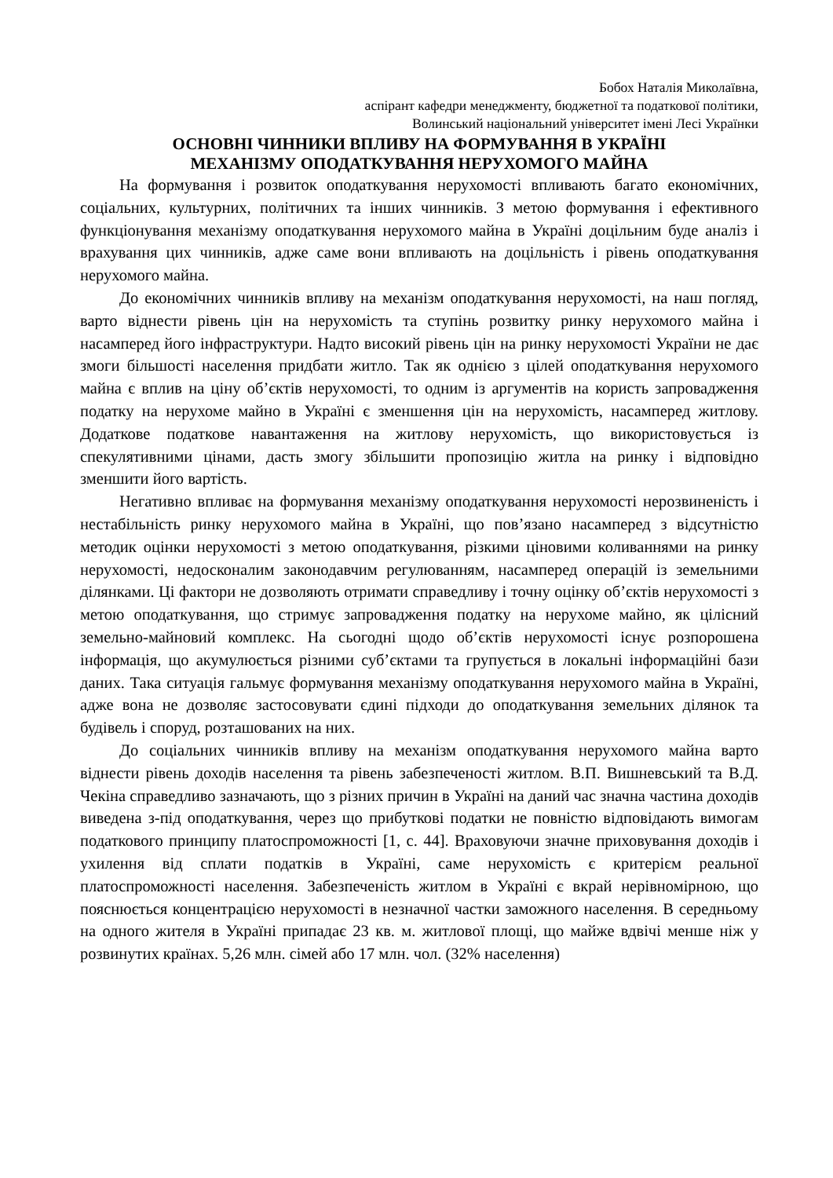Бобох Наталія Миколаївна,
аспірант кафедри менеджменту, бюджетної та податкової політики,
Волинський національний університет імені Лесі Українки
ОСНОВНІ ЧИННИКИ ВПЛИВУ НА ФОРМУВАННЯ В УКРАЇНІ
МЕХАНІЗМУ ОПОДАТКУВАННЯ НЕРУХОМОГО МАЙНА
На формування і розвиток оподаткування нерухомості впливають багато економічних, соціальних, культурних, політичних та інших чинників. З метою формування і ефективного функціонування механізму оподаткування нерухомого майна в Україні доцільним буде аналіз і врахування цих чинників, адже саме вони впливають на доцільність і рівень оподаткування нерухомого майна.
До економічних чинників впливу на механізм оподаткування нерухомості, на наш погляд, варто віднести рівень цін на нерухомість та ступінь розвитку ринку нерухомого майна і насамперед його інфраструктури. Надто високий рівень цін на ринку нерухомості України не дає змоги більшості населення придбати житло. Так як однією з цілей оподаткування нерухомого майна є вплив на ціну об’єктів нерухомості, то одним із аргументів на користь запровадження податку на нерухоме майно в Україні є зменшення цін на нерухомість, насамперед житлову. Додаткове податкове навантаження на житлову нерухомість, що використовується із спекулятивними цінами, дасть змогу збільшити пропозицію житла на ринку і відповідно зменшити його вартість.
Негативно впливає на формування механізму оподаткування нерухомості нерозвиненість і нестабільність ринку нерухомого майна в Україні, що пов’язано насамперед з відсутністю методик оцінки нерухомості з метою оподаткування, різкими ціновими коливаннями на ринку нерухомості, недосконалим законодавчим регулюванням, насамперед операцій із земельними ділянками. Ці фактори не дозволяють отримати справедливу і точну оцінку об’єктів нерухомості з метою оподаткування, що стримує запровадження податку на нерухоме майно, як цілісний земельно-майновий комплекс. На сьогодні щодо об’єктів нерухомості існує розпорошена інформація, що акумулюється різними суб’єктами та групується в локальні інформаційні бази даних. Така ситуація гальмує формування механізму оподаткування нерухомого майна в Україні, адже вона не дозволяє застосовувати єдині підходи до оподаткування земельних ділянок та будівель і споруд, розташованих на них.
До соціальних чинників впливу на механізм оподаткування нерухомого майна варто віднести рівень доходів населення та рівень забезпеченості житлом. В.П. Вишневський та В.Д. Чекіна справедливо зазначають, що з різних причин в Україні на даний час значна частина доходів виведена з-під оподаткування, через що прибуткові податки не повністю відповідають вимогам податкового принципу платоспроможності [1, с. 44]. Враховуючи значне приховування доходів і ухилення від сплати податків в Україні, саме нерухомість є критерієм реальної платоспроможності населення. Забезпеченість житлом в Україні є вкрай нерівномірною, що пояснюється концентрацією нерухомості в незначної частки заможного населення. В середньому на одного жителя в Україні припадає 23 кв. м. житлової площі, що майже вдвічі менше ніж у розвинутих країнах. 5,26 млн. сімей або 17 млн. чол. (32% населення)